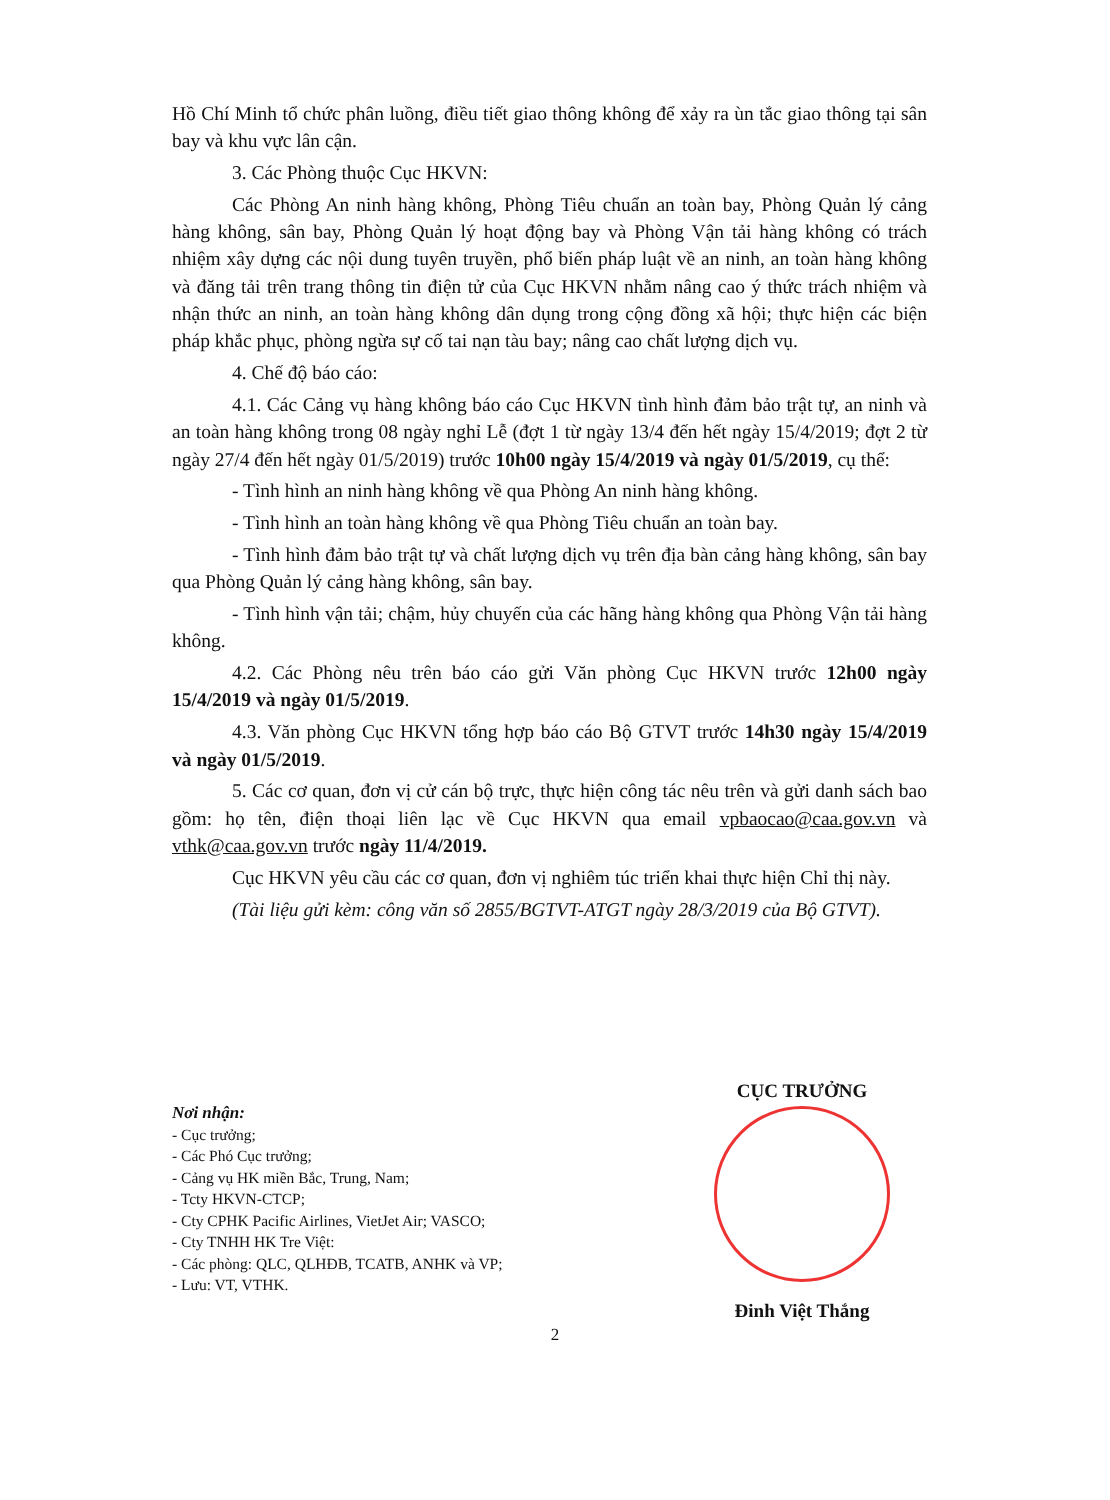Hồ Chí Minh tổ chức phân luồng, điều tiết giao thông không để xảy ra ùn tắc giao thông tại sân bay và khu vực lân cận.
3. Các Phòng thuộc Cục HKVN:
Các Phòng An ninh hàng không, Phòng Tiêu chuẩn an toàn bay, Phòng Quản lý cảng hàng không, sân bay, Phòng Quản lý hoạt động bay và Phòng Vận tải hàng không có trách nhiệm xây dựng các nội dung tuyên truyền, phổ biến pháp luật về an ninh, an toàn hàng không và đăng tải trên trang thông tin điện tử của Cục HKVN nhằm nâng cao ý thức trách nhiệm và nhận thức an ninh, an toàn hàng không dân dụng trong cộng đồng xã hội; thực hiện các biện pháp khắc phục, phòng ngừa sự cố tai nạn tàu bay; nâng cao chất lượng dịch vụ.
4. Chế độ báo cáo:
4.1. Các Cảng vụ hàng không báo cáo Cục HKVN tình hình đảm bảo trật tự, an ninh và an toàn hàng không trong 08 ngày nghỉ Lễ (đợt 1 từ ngày 13/4 đến hết ngày 15/4/2019; đợt 2 từ ngày 27/4 đến hết ngày 01/5/2019) trước 10h00 ngày 15/4/2019 và ngày 01/5/2019, cụ thể:
- Tình hình an ninh hàng không về qua Phòng An ninh hàng không.
- Tình hình an toàn hàng không về qua Phòng Tiêu chuẩn an toàn bay.
- Tình hình đảm bảo trật tự và chất lượng dịch vụ trên địa bàn cảng hàng không, sân bay qua Phòng Quản lý cảng hàng không, sân bay.
- Tình hình vận tải; chậm, hủy chuyến của các hãng hàng không qua Phòng Vận tải hàng không.
4.2. Các Phòng nêu trên báo cáo gửi Văn phòng Cục HKVN trước 12h00 ngày 15/4/2019 và ngày 01/5/2019.
4.3. Văn phòng Cục HKVN tổng hợp báo cáo Bộ GTVT trước 14h30 ngày 15/4/2019 và ngày 01/5/2019.
5. Các cơ quan, đơn vị cử cán bộ trực, thực hiện công tác nêu trên và gửi danh sách bao gồm: họ tên, điện thoại liên lạc về Cục HKVN qua email vpbaocao@caa.gov.vn và vthk@caa.gov.vn trước ngày 11/4/2019.
Cục HKVN yêu cầu các cơ quan, đơn vị nghiêm túc triển khai thực hiện Chỉ thị này.
(Tài liệu gửi kèm: công văn số 2855/BGTVT-ATGT ngày 28/3/2019 của Bộ GTVT).
Nơi nhận:
- Cục trưởng;
- Các Phó Cục trưởng;
- Cảng vụ HK miền Bắc, Trung, Nam;
- Tcty HKVN-CTCP;
- Cty CPHK Pacific Airlines, VietJet Air; VASCO;
- Cty TNHH HK Tre Việt:
- Các phòng: QLC, QLHĐB, TCATB, ANHK và VP;
- Lưu: VT, VTHK.
CỤC TRƯỞNG
Đinh Việt Thắng
2